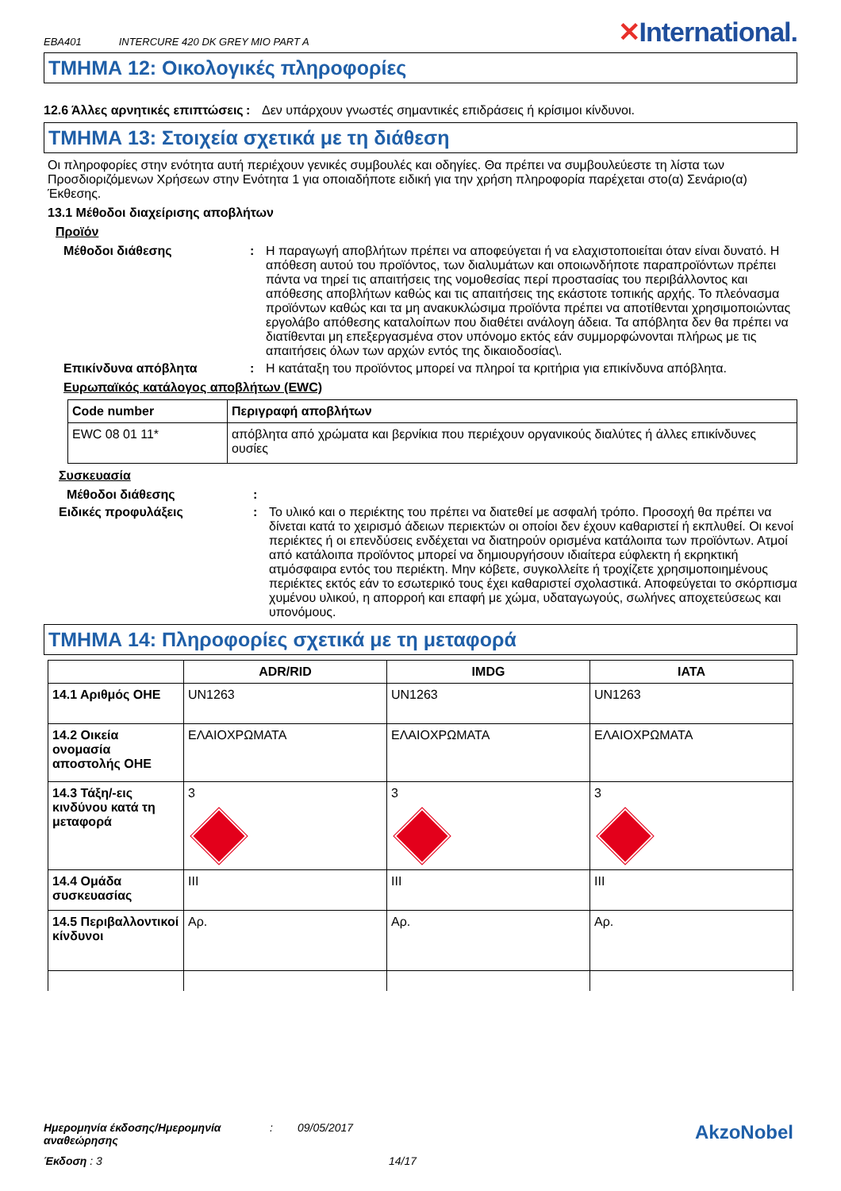EBA401 INTERCURE 420 DK GREY MIO PART A
✕International.
ΤΜΗΜΑ 12: Οικολογικές πληροφορίες
12.6 Άλλες αρνητικές επιπτώσεις
: Δεν υπάρχουν γνωστές σημαντικές επιδράσεις ή κρίσιμοι κίνδυνοι.
ΤΜΗΜΑ 13: Στοιχεία σχετικά με τη διάθεση
Οι πληροφορίες στην ενότητα αυτή περιέχουν γενικές συμβουλές και οδηγίες. Θα πρέπει να συμβουλεύεστε τη λίστα των Προσδιοριζόμενων Χρήσεων στην Ενότητα 1 για οποιαδήποτε ειδική για την χρήση πληροφορία παρέχεται στο(α) Σενάριο(α) Έκθεσης.
13.1 Μέθοδοι διαχείρισης αποβλήτων
Προϊόν
Μέθοδοι διάθεσης : Η παραγωγή αποβλήτων πρέπει να αποφεύγεται ή να ελαχιστοποιείται όταν είναι δυνατό. Η απόθεση αυτού του προϊόντος, των διαλυμάτων και οποιωνδήποτε παραπροϊόντων πρέπει πάντα να τηρεί τις απαιτήσεις της νομοθεσίας περί προστασίας του περιβάλλοντος και απόθεσης αποβλήτων καθώς και τις απαιτήσεις της εκάστοτε τοπικής αρχής. Το πλεόνασμα προϊόντων καθώς και τα μη ανακυκλώσιμα προϊόντα πρέπει να αποτίθενται χρησιμοποιώντας εργολάβο απόθεσης καταλοίπων που διαθέτει ανάλογη άδεια. Τα απόβλητα δεν θα πρέπει να διατίθενται μη επεξεργασμένα στον υπόνομο εκτός εάν συμμορφώνονται πλήρως με τις απαιτήσεις όλων των αρχών εντός της δικαιοδοσίας\.
Επικίνδυνα απόβλητα : Η κατάταξη του προϊόντος μπορεί να πληροί τα κριτήρια για επικίνδυνα απόβλητα.
Ευρωπαϊκός κατάλογος αποβλήτων (EWC)
| Code number | Περιγραφή αποβλήτων |
| --- | --- |
| EWC 08 01 11* | απόβλητα από χρώματα και βερνίκια που περιέχουν οργανικούς διαλύτες ή άλλες επικίνδυνες ουσίες |
Συσκευασία
Μέθοδοι διάθεσης :
Ειδικές προφυλάξεις : Το υλικό και ο περιέκτης του πρέπει να διατεθεί με ασφαλή τρόπο. Προσοχή θα πρέπει να δίνεται κατά το χειρισμό άδειων περιεκτών οι οποίοι δεν έχουν καθαριστεί ή εκπλυθεί. Οι κενοί περιέκτες ή οι επενδύσεις ενδέχεται να διατηρούν ορισμένα κατάλοιπα των προϊόντων. Ατμοί από κατάλοιπα προϊόντος μπορεί να δημιουργήσουν ιδιαίτερα εύφλεκτη ή εκρηκτική ατμόσφαιρα εντός του περιέκτη. Μην κόβετε, συγκολλείτε ή τροχίζετε χρησιμοποιημένους περιέκτες εκτός εάν το εσωτερικό τους έχει καθαριστεί σχολαστικά. Αποφεύγεται το σκόρπισμα χυμένου υλικού, η απορροή και επαφή με χώμα, υδαταγωγούς, σωλήνες αποχετεύσεως και υπονόμους.
ΤΜΗΜΑ 14: Πληροφορίες σχετικά με τη μεταφορά
| | ADR/RID | IMDG | IATA |
| --- | --- | --- | --- |
| 14.1 Αριθμός ΟΗΕ | UN1263 | UN1263 | UN1263 |
| 14.2 Οικεία ονομασία αποστολής ΟΗΕ | ΕΛΑΙΟΧΡΩΜΑΤΑ | ΕΛΑΙΟΧΡΩΜΑΤΑ | ΕΛΑΙΟΧΡΩΜΑΤΑ |
| 14.3 Τάξη/-εις κινδύνου κατά τη μεταφορά | 3 | 3 | 3 |
| 14.4 Ομάδα συσκευασίας | III | III | III |
| 14.5 Περιβαλλοντικοί κίνδυνοι | Αρ. | Αρ. | Αρ. |
Ημερομηνία έκδοσης/Ημερομηνία αναθεώρησης: 09/05/2017
AkzoNobel
Έκδοση : 3 14/17